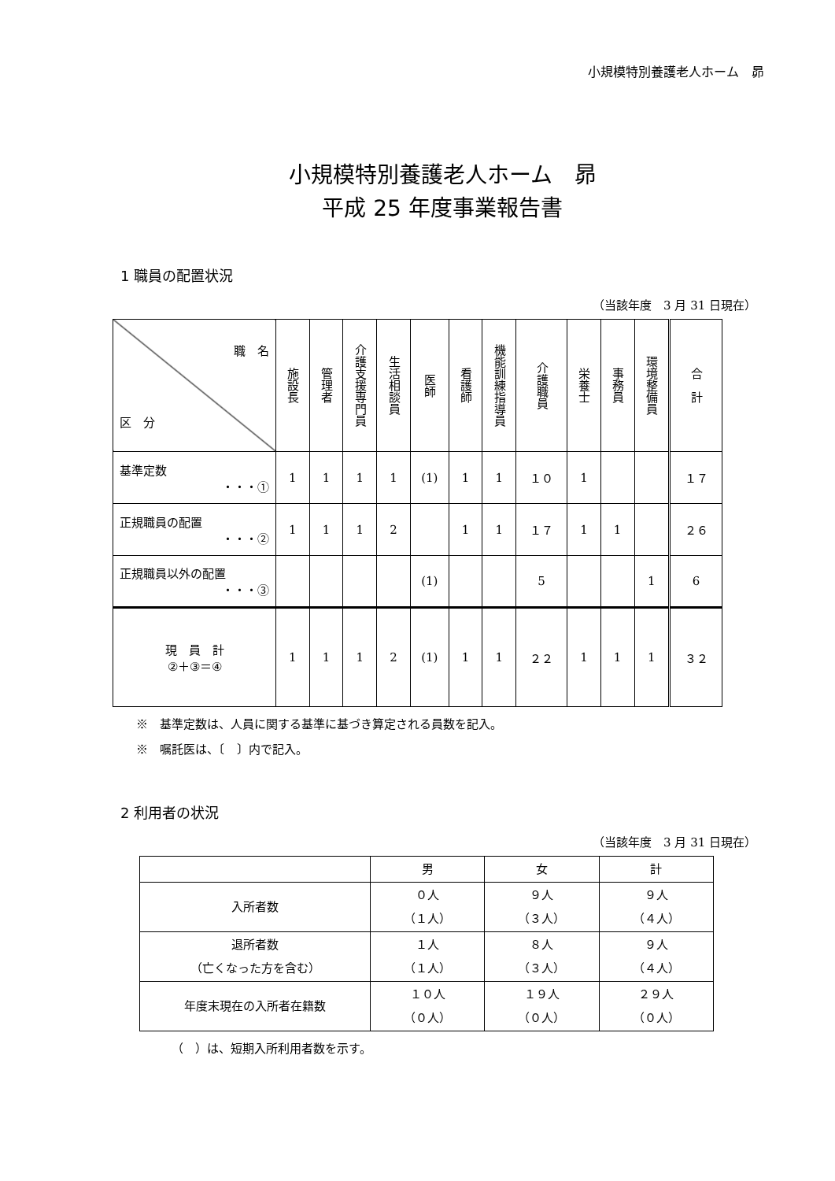小規模特別養護老人ホーム　昴
小規模特別養護老人ホーム　昴
平成 25 年度事業報告書
1 職員の配置状況
（当該年度　3 月 31 日現在）
| 職 名 区 分 | 施設長 | 管理者 | 介護支援専門員 | 生活相談員 | 医師 | 看護師 | 機能訓練指導員 | 介護職員 | 栄養士 | 事務員 | 環境整備員 | 合 計 |
| --- | --- | --- | --- | --- | --- | --- | --- | --- | --- | --- | --- | --- |
| 基準定数 ・・・① | 1 | 1 | 1 | 1 | (1) | 1 | 1 | １０ | 1 | | | １７ |
| 正規職員の配置 ・・・② | 1 | 1 | 1 | 2 | | 1 | 1 | １７ | 1 | 1 | | ２６ |
| 正規職員以外の配置 ・・・③ | | | | | (1) | | | 5 | | | 1 | 6 |
| 現 員 計 ②＋③＝④ | 1 | 1 | 1 | 2 | (1) | 1 | 1 | ２２ | 1 | 1 | 1 | ３２ |
※　基準定数は、人員に関する基準に基づき算定される員数を記入。
※　嘱託医は、〔　〕内で記入。
2 利用者の状況
（当該年度　3 月 31 日現在）
| | 男 | 女 | 計 |
| 入所者数 | ０人 （１人） | ９人 （３人） | ９人 （４人） |
| 退所者数 （亡くなった方を含む） | １人 （１人） | ８人 （３人） | ９人 （４人） |
| 年度末現在の入所者在籍数 | １０人 （０人） | １９人 （０人） | ２９人 （０人） |
（　）は、短期入所利用者数を示す。